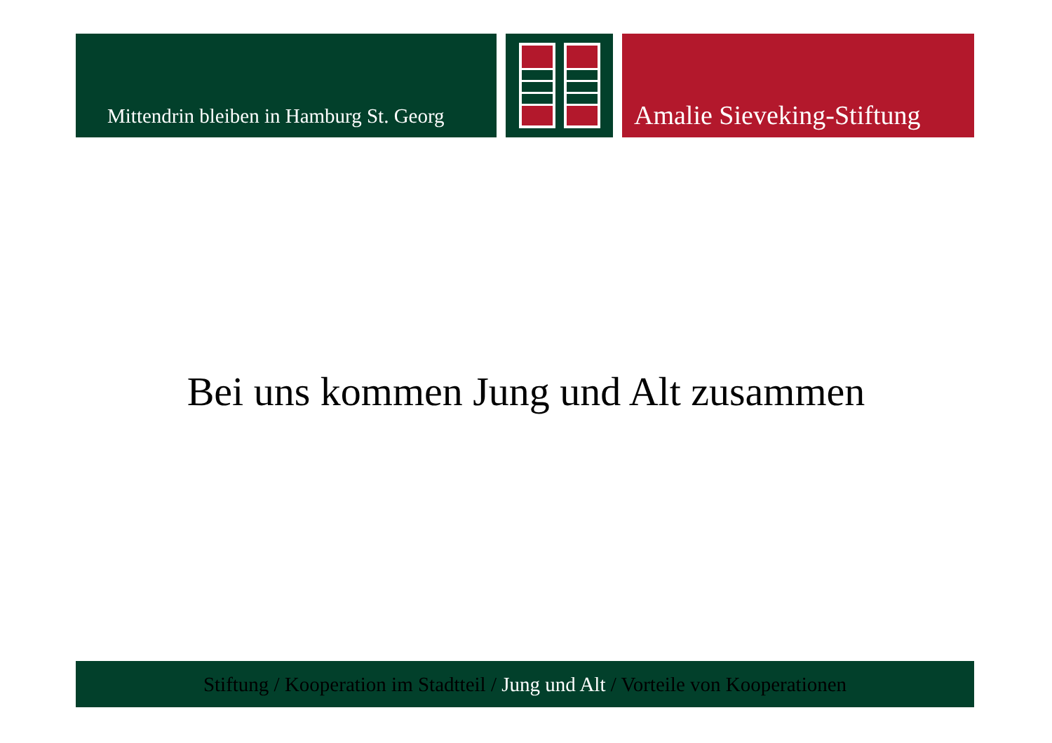Mittendrin bleiben in Hamburg St. Georg
Amalie Sieveking-Stiftung
Bei uns kommen Jung und Alt zusammen
Stiftung / Kooperation im Stadtteil / Jung und Alt / Vorteile von Kooperationen